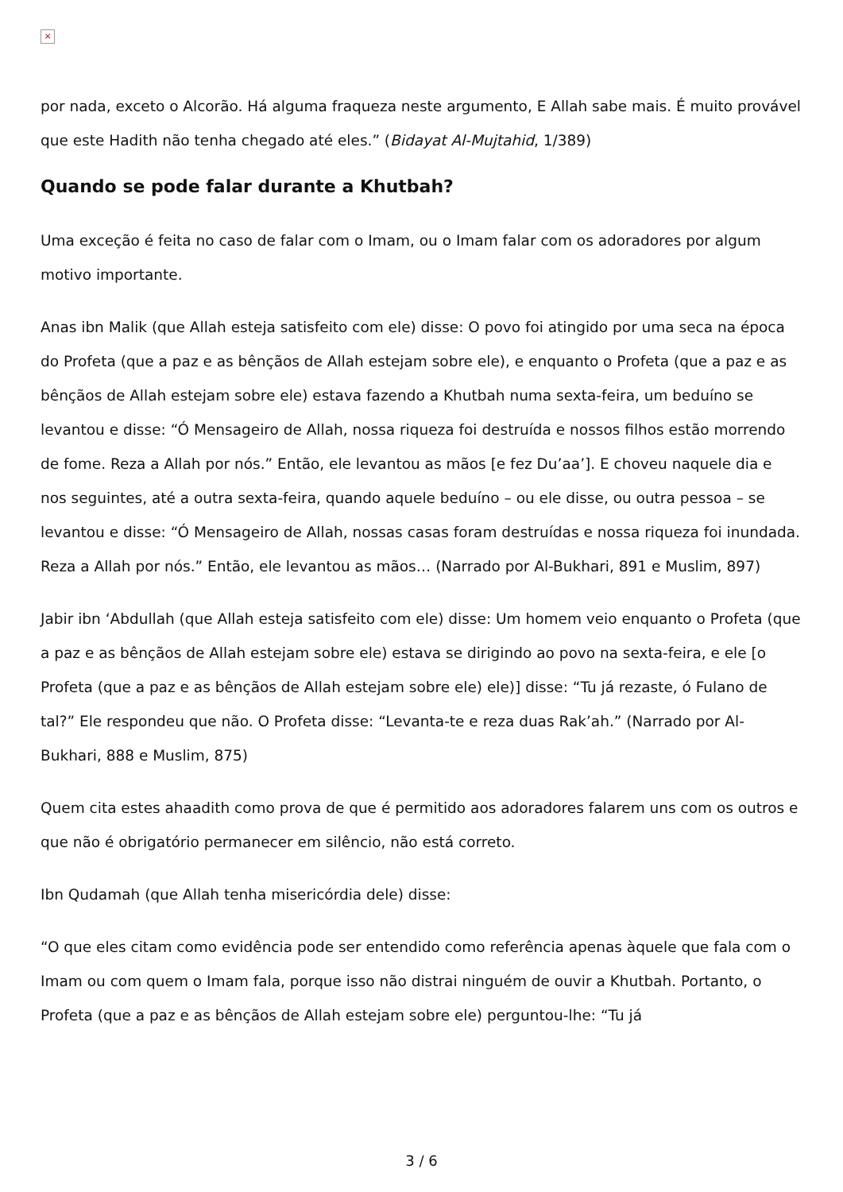×
por nada, exceto o Alcorão. Há alguma fraqueza neste argumento, E Allah sabe mais. É muito provável que este Hadith não tenha chegado até eles.” (Bidayat Al-Mujtahid, 1/389)
Quando se pode falar durante a Khutbah?
Uma exceção é feita no caso de falar com o Imam, ou o Imam falar com os adoradores por algum motivo importante.
Anas ibn Malik (que Allah esteja satisfeito com ele) disse: O povo foi atingido por uma seca na época do Profeta (que a paz e as bênçãos de Allah estejam sobre ele), e enquanto o Profeta (que a paz e as bênçãos de Allah estejam sobre ele) estava fazendo a Khutbah numa sexta-feira, um beduíno se levantou e disse: “Ó Mensageiro de Allah, nossa riqueza foi destruída e nossos filhos estão morrendo de fome. Reza a Allah por nós.” Então, ele levantou as mãos [e fez Du’aa’]. E choveu naquele dia e nos seguintes, até a outra sexta-feira, quando aquele beduíno – ou ele disse, ou outra pessoa – se levantou e disse: “Ó Mensageiro de Allah, nossas casas foram destruídas e nossa riqueza foi inundada. Reza a Allah por nós.” Então, ele levantou as mãos… (Narrado por Al-Bukhari, 891 e Muslim, 897)
Jabir ibn ‘Abdullah (que Allah esteja satisfeito com ele) disse: Um homem veio enquanto o Profeta (que a paz e as bênçãos de Allah estejam sobre ele) estava se dirigindo ao povo na sexta-feira, e ele [o Profeta (que a paz e as bênçãos de Allah estejam sobre ele) ele)] disse: “Tu já rezaste, ó Fulano de tal?” Ele respondeu que não. O Profeta disse: “Levanta-te e reza duas Rak’ah.” (Narrado por Al-Bukhari, 888 e Muslim, 875)
Quem cita estes ahaadith como prova de que é permitido aos adoradores falarem uns com os outros e que não é obrigatório permanecer em silêncio, não está correto.
Ibn Qudamah (que Allah tenha misericórdia dele) disse:
“O que eles citam como evidência pode ser entendido como referência apenas àquele que fala com o Imam ou com quem o Imam fala, porque isso não distrai ninguém de ouvir a Khutbah. Portanto, o Profeta (que a paz e as bênçãos de Allah estejam sobre ele) perguntou-lhe: “Tu já
3 / 6